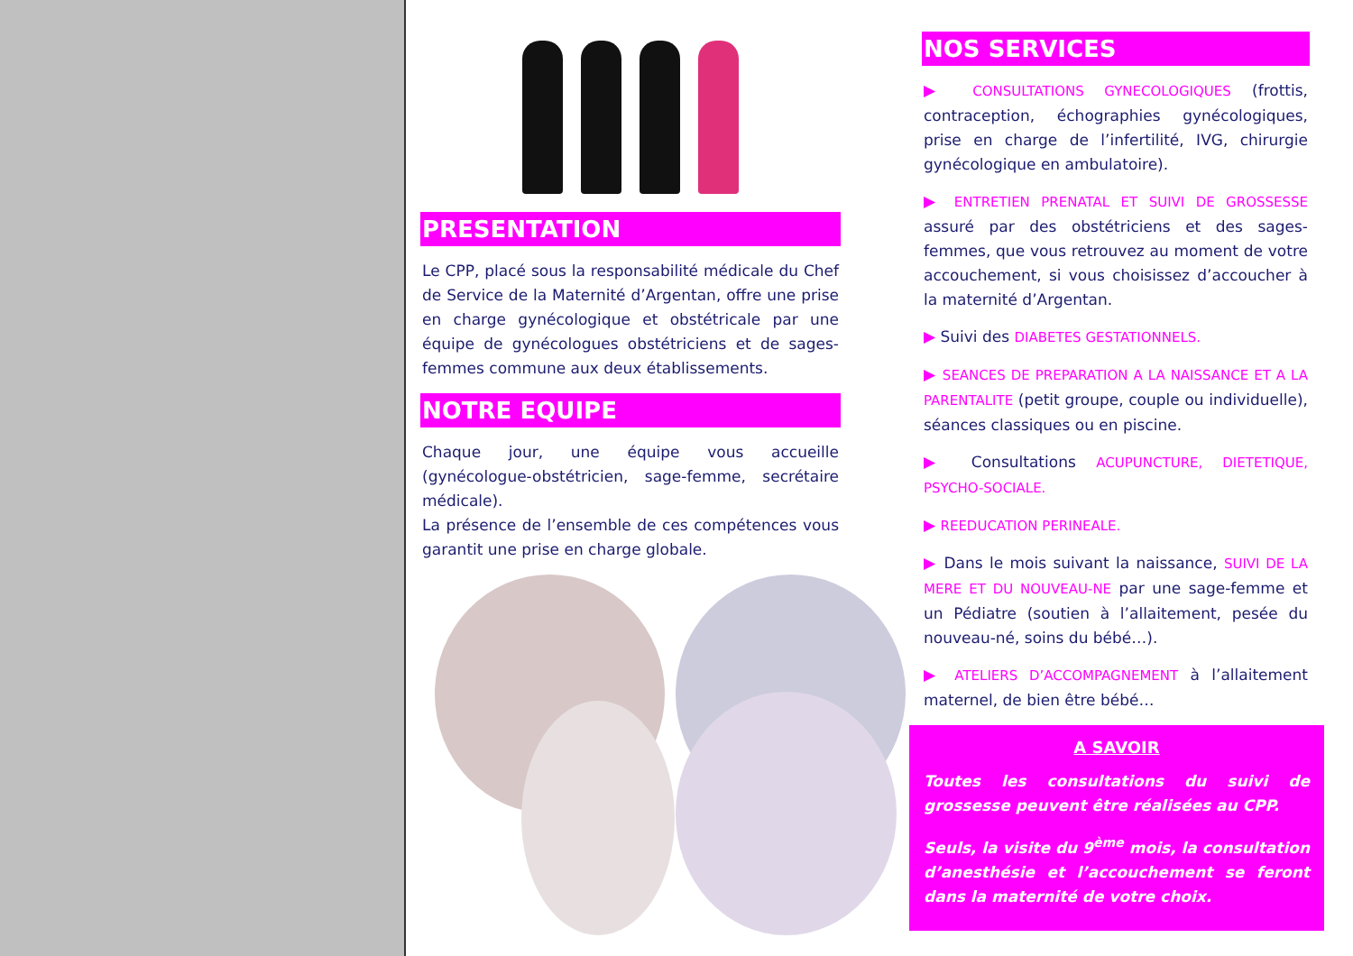PRESENTATION
Le CPP, placé sous la responsabilité médicale du Chef de Service de la Maternité d’Argentan, offre une prise en charge gynécologique et obstétricale par une équipe de gynécologues obstétriciens et de sages-femmes commune aux deux établissements.
NOTRE EQUIPE
Chaque jour, une équipe vous accueille (gynécologue-obstétricien, sage-femme, secrétaire médicale).
La présence de l’ensemble de ces compétences vous garantit une prise en charge globale.
NOS SERVICES
▶ CONSULTATIONS GYNECOLOGIQUES (frottis, contraception, échographies gynécologiques, prise en charge de l’infertilité, IVG, chirurgie gynécologique en ambulatoire).
▶ ENTRETIEN PRENATAL ET SUIVI DE GROSSESSE assuré par des obstétriciens et des sages-femmes, que vous retrouvez au moment de votre accouchement, si vous choisissez d’accoucher à la maternité d’Argentan.
▶ Suivi des DIABETES GESTATIONNELS.
▶ SEANCES DE PREPARATION A LA NAISSANCE ET A LA PARENTALITE (petit groupe, couple ou individuelle), séances classiques ou en piscine.
▶ Consultations ACUPUNCTURE, DIETETIQUE, PSYCHO-SOCIALE.
▶ REEDUCATION PERINEALE.
▶ Dans le mois suivant la naissance, SUIVI DE LA MERE ET DU NOUVEAU-NE par une sage-femme et un Pédiatre (soutien à l’allaitement, pesée du nouveau-né, soins du bébé…).
▶ ATELIERS D’ACCOMPAGNEMENT à l’allaitement maternel, de bien être bébé…
A SAVOIR
Toutes les consultations du suivi de grossesse peuvent être réalisées au CPP.
Seuls, la visite du 9<sup>ème</sup> mois, la consultation d’anesthésie et l’accouchement se feront dans la maternité de votre choix.